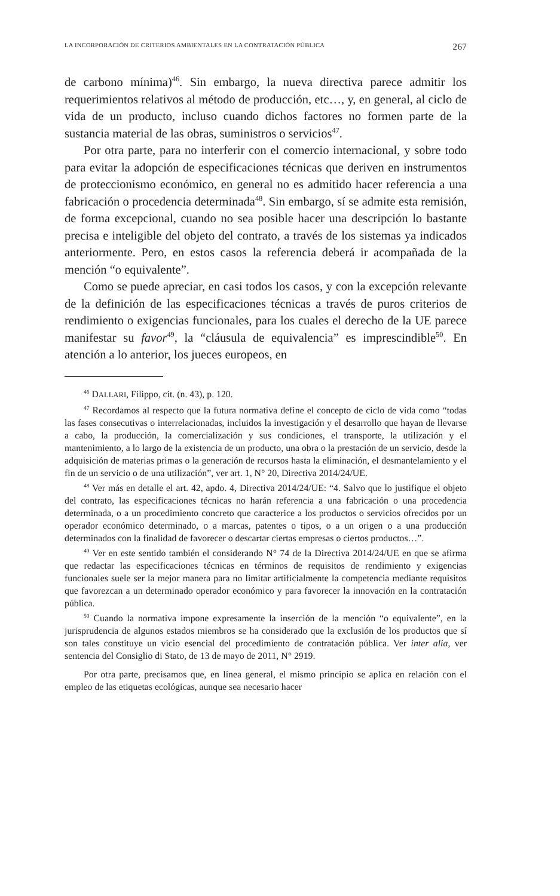LA INCORPORACIÓN DE CRITERIOS AMBIENTALES EN LA CONTRATACIÓN PÚBLICA 267
de carbono mínima)<sup>46</sup>. Sin embargo, la nueva directiva parece admitir los requerimientos relativos al método de producción, etc…, y, en general, al ciclo de vida de un producto, incluso cuando dichos factores no formen parte de la sustancia material de las obras, suministros o servicios<sup>47</sup>.
Por otra parte, para no interferir con el comercio internacional, y sobre todo para evitar la adopción de especificaciones técnicas que deriven en instrumentos de proteccionismo económico, en general no es admitido hacer referencia a una fabricación o procedencia determinada<sup>48</sup>. Sin embargo, sí se admite esta remisión, de forma excepcional, cuando no sea posible hacer una descripción lo bastante precisa e inteligible del objeto del contrato, a través de los sistemas ya indicados anteriormente. Pero, en estos casos la referencia deberá ir acompañada de la mención “o equivalente”.
Como se puede apreciar, en casi todos los casos, y con la excepción relevante de la definición de las especificaciones técnicas a través de puros criterios de rendimiento o exigencias funcionales, para los cuales el derecho de la UE parece manifestar su favor<sup>49</sup>, la “cláusula de equivalencia” es imprescindible<sup>50</sup>. En atención a lo anterior, los jueces europeos, en
<sup>46</sup> DALLARI, Filippo, cit. (n. 43), p. 120.
<sup>47</sup> Recordamos al respecto que la futura normativa define el concepto de ciclo de vida como “todas las fases consecutivas o interrelacionadas, incluidos la investigación y el desarrollo que hayan de llevarse a cabo, la producción, la comercialización y sus condiciones, el transporte, la utilización y el mantenimiento, a lo largo de la existencia de un producto, una obra o la prestación de un servicio, desde la adquisición de materias primas o la generación de recursos hasta la eliminación, el desmantelamiento y el fin de un servicio o de una utilización”, ver art. 1, N° 20, Directiva 2014/24/UE.
<sup>48</sup> Ver más en detalle el art. 42, apdo. 4, Directiva 2014/24/UE: “4. Salvo que lo justifique el objeto del contrato, las especificaciones técnicas no harán referencia a una fabricación o una procedencia determinada, o a un procedimiento concreto que caracterice a los productos o servicios ofrecidos por un operador económico determinado, o a marcas, patentes o tipos, o a un origen o a una producción determinados con la finalidad de favorecer o descartar ciertas empresas o ciertos productos…”.
<sup>49</sup> Ver en este sentido también el considerando N° 74 de la Directiva 2014/24/UE en que se afirma que redactar las especificaciones técnicas en términos de requisitos de rendimiento y exigencias funcionales suele ser la mejor manera para no limitar artificialmente la competencia mediante requisitos que favorezcan a un determinado operador económico y para favorecer la innovación en la contratación pública.
<sup>50</sup> Cuando la normativa impone expresamente la inserción de la mención “o equivalente”, en la jurisprudencia de algunos estados miembros se ha considerado que la exclusión de los productos que sí son tales constituye un vicio esencial del procedimiento de contratación pública. Ver inter alia, ver sentencia del Consiglio di Stato, de 13 de mayo de 2011, N° 2919.
Por otra parte, precisamos que, en línea general, el mismo principio se aplica en relación con el empleo de las etiquetas ecológicas, aunque sea necesario hacer